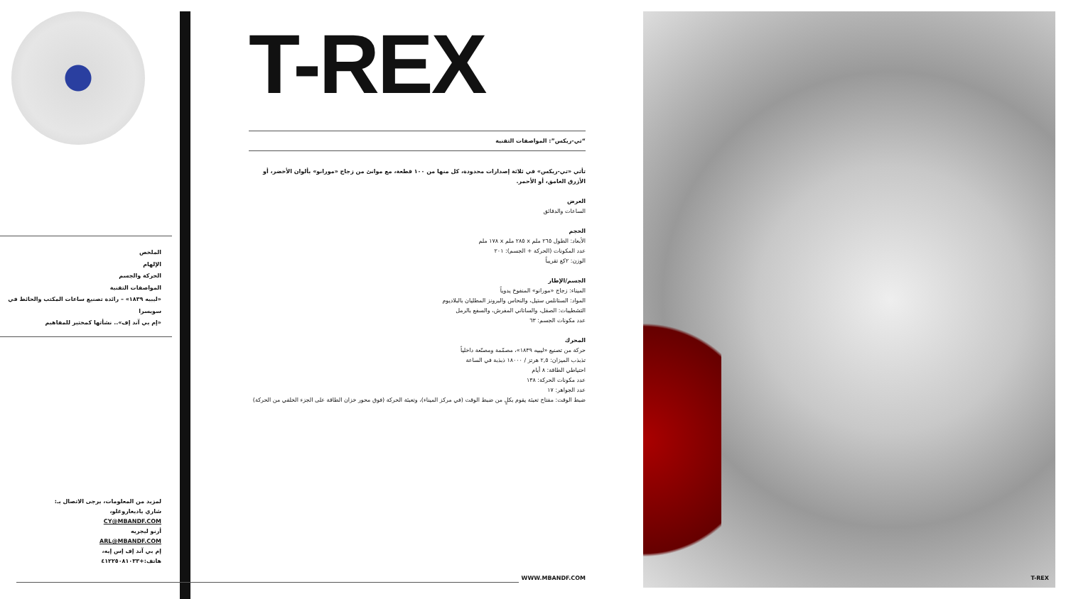الملخص
الإلهام
الحركة والجسم
المواصفات التقنية
«ليبيه ١٨٣٩» – رائدة تصنيع ساعات المكتب والحائط في سويسرا
«إم بي آند إف».. نشأتها كمختبر للمفاهيم
لمزيد من المعلومات، يرجى الاتصال بـ:
شاري ياديغاروغلو،
CY@MBANDF.COM
أرنو ليجريه
ARL@MBANDF.COM
إم بي آند إف إس إيه،
هاتف:+٤١٢٢٥٠٨١٠٣٣
T-REX
“تي-ريكس”: المواصفات التقنية
تأتي «تي-ريكس» في ثلاثة إصدارات محدودة، كل منها من ١٠٠ قطعة، مع موانئ من زجاج «مورانو» بألوان الأخضر، أو الأزرق الغامق، أو الأحمر.
العرض
الساعات والدقائق
الحجم
الأبعاد: الطول ٢٦٥ ملم x ٢٨٥ ملم x ١٧٨ ملم
عدد المكونات (الحركة + الجسم): ٢٠١
الوزن: ٢كغ تقريباً
الجسم/الإطار
الميناء: زجاج «مورانو» المنفوخ يدوياً
المواد: الستانلس ستيل، والنحاس والبرونز المطليان بالبلاديوم
التشطيبات: الصقل، والساتاني المفرش، والسفع بالرمل
عدد مكونات الجسم: ٦٣
المحرك
حركة من تصنيع «ليبيه ١٨٣٩»، مصمّمة ومصنّعة داخلياً
تذبذب الميزان: ٢,٥ هرتز / ١٨٠٠٠ ذبذبة في الساعة
احتياطي الطاقة: ٨ أيام
عدد مكونات الحركة: ١٣٨
عدد الجواهر: ١٧
ضبط الوقت: مفتاح تعبئة يقوم بكلٍ من ضبط الوقت (في مركز الميناء)، وتعبئة الحركة (فوق محور خزان الطاقة على الجزء الخلفي من الحركة)
WWW.MBANDF.COM T-REX